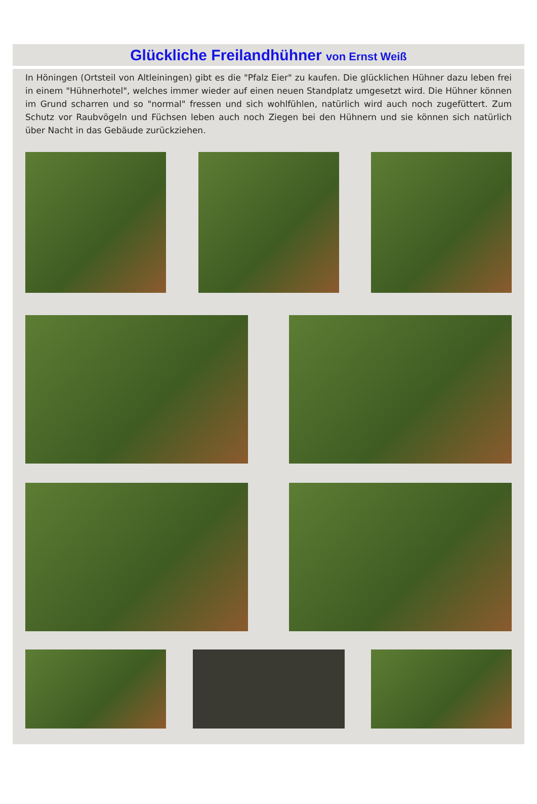Glückliche Freilandhühner von Ernst Weiß
In Höningen (Ortsteil von Altleiningen) gibt es die "Pfalz Eier" zu kaufen. Die glücklichen Hühner dazu leben frei in einem "Hühnerhotel", welches immer wieder auf einen neuen Standplatz umgesetzt wird. Die Hühner können im Grund scharren und so "normal" fressen und sich wohlfühlen, natürlich wird auch noch zugefüttert. Zum Schutz vor Raubvögeln und Füchsen leben auch noch Ziegen bei den Hühnern und sie können sich natürlich über Nacht in das Gebäude zurückziehen.